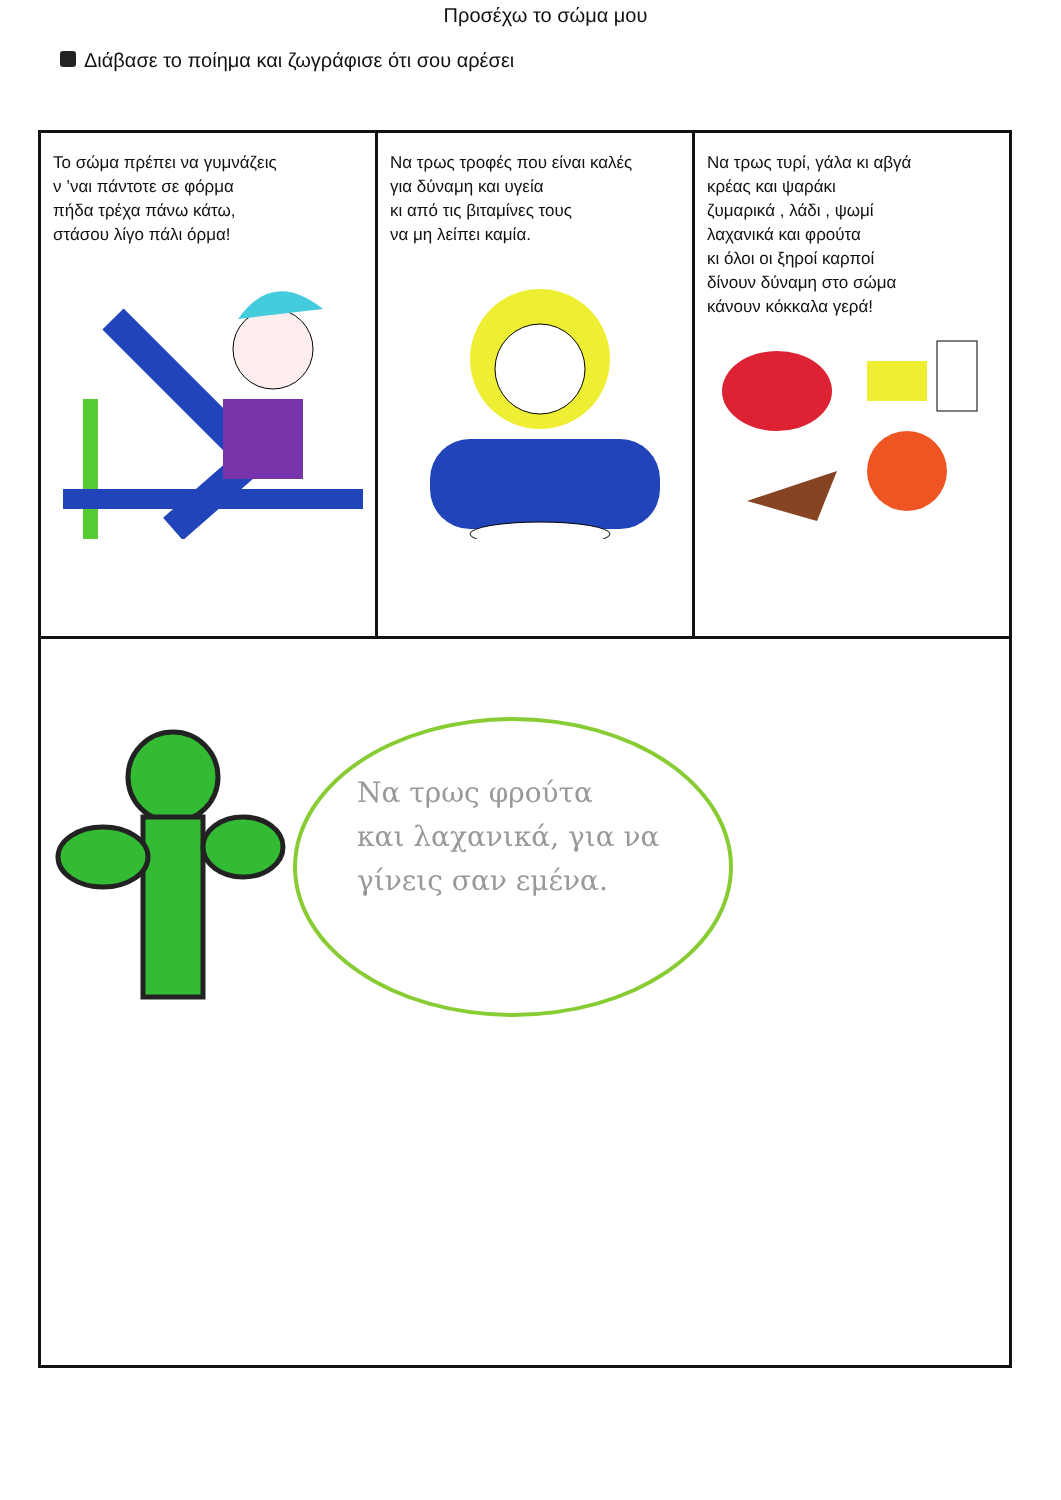Προσέχω το σώμα μου
Διάβασε το ποίημα και ζωγράφισε ότι σου αρέσει
| Το σώμα πρέπει να γυμνάζεις ν ’ναι πάντοτε σε φόρμα πήδα τρέχα πάνω κάτω, στάσου λίγο πάλι όρμα! | Να τρως τροφές που είναι καλές για δύναμη και υγεία κι από τις βιταμίνες τους να μη λείπει καμία. | Να τρως τυρί, γάλα κι αβγά κρέας και ψαράκι ζυμαρικά , λάδι , ψωμί λαχανικά και φρούτα κι όλοι οι ξηροί καρποί δίνουν δύναμη στο σώμα κάνουν κόκκαλα γερά! |
| Να τρως φρούτα και λαχανικά, για να γίνεις σαν εμένα. | | |